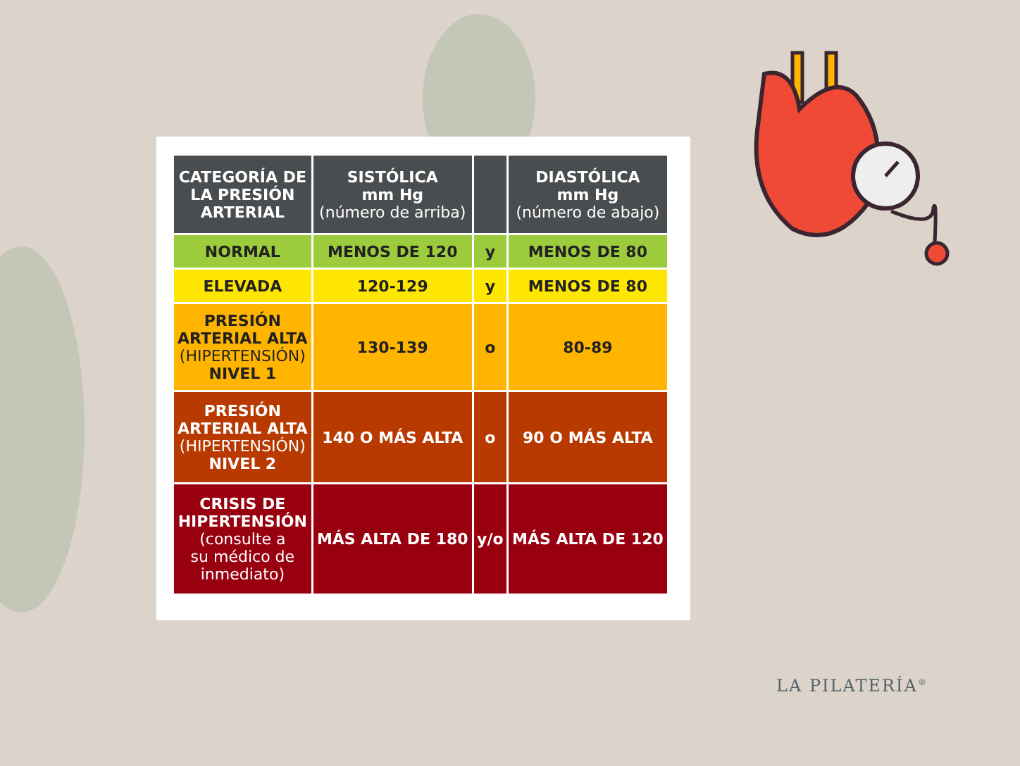| CATEGORÍA DE LA PRESIÓN ARTERIAL | SISTÓLICA mm Hg (número de arriba) | | DIASTÓLICA mm Hg (número de abajo) |
| --- | --- | --- | --- |
| NORMAL | MENOS DE 120 | y | MENOS DE 80 |
| ELEVADA | 120-129 | y | MENOS DE 80 |
| PRESIÓN ARTERIAL ALTA (HIPERTENSIÓN) NIVEL 1 | 130-139 | o | 80-89 |
| PRESIÓN ARTERIAL ALTA (HIPERTENSIÓN) NIVEL 2 | 140 O MÁS ALTA | o | 90 O MÁS ALTA |
| CRISIS DE HIPERTENSIÓN (consulte a su médico de inmediato) | MÁS ALTA DE 180 | y/o | MÁS ALTA DE 120 |
LA PILATERÍA<sup>®</sup>